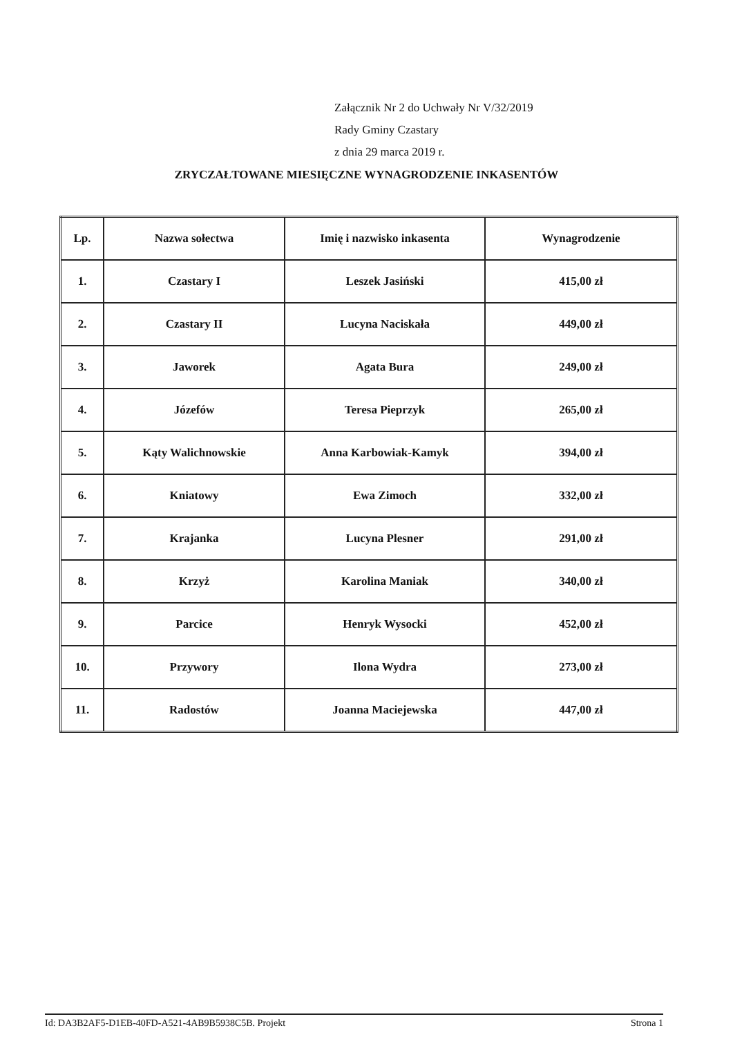Załącznik Nr 2 do Uchwały Nr V/32/2019
Rady Gminy Czastary
z dnia 29 marca 2019 r.
ZRYCZAŁTOWANE MIESIĘCZNE WYNAGRODZENIE INKASENTÓW
| Lp. | Nazwa sołectwa | Imię i nazwisko inkasenta | Wynagrodzenie |
| --- | --- | --- | --- |
| 1. | Czastary I | Leszek Jasiński | 415,00 zł |
| 2. | Czastary II | Lucyna Naciskała | 449,00 zł |
| 3. | Jaworek | Agata Bura | 249,00 zł |
| 4. | Józefów | Teresa Pieprzyk | 265,00 zł |
| 5. | Kąty Walichnowskie | Anna Karbowiak-Kamyk | 394,00 zł |
| 6. | Kniatowy | Ewa Zimoch | 332,00 zł |
| 7. | Krajanka | Lucyna Plesner | 291,00 zł |
| 8. | Krzyż | Karolina Maniak | 340,00 zł |
| 9. | Parcice | Henryk Wysocki | 452,00 zł |
| 10. | Przywory | Ilona Wydra | 273,00 zł |
| 11. | Radostów | Joanna Maciejewska | 447,00 zł |
Id: DA3B2AF5-D1EB-40FD-A521-4AB9B5938C5B. Projekt Strona 1